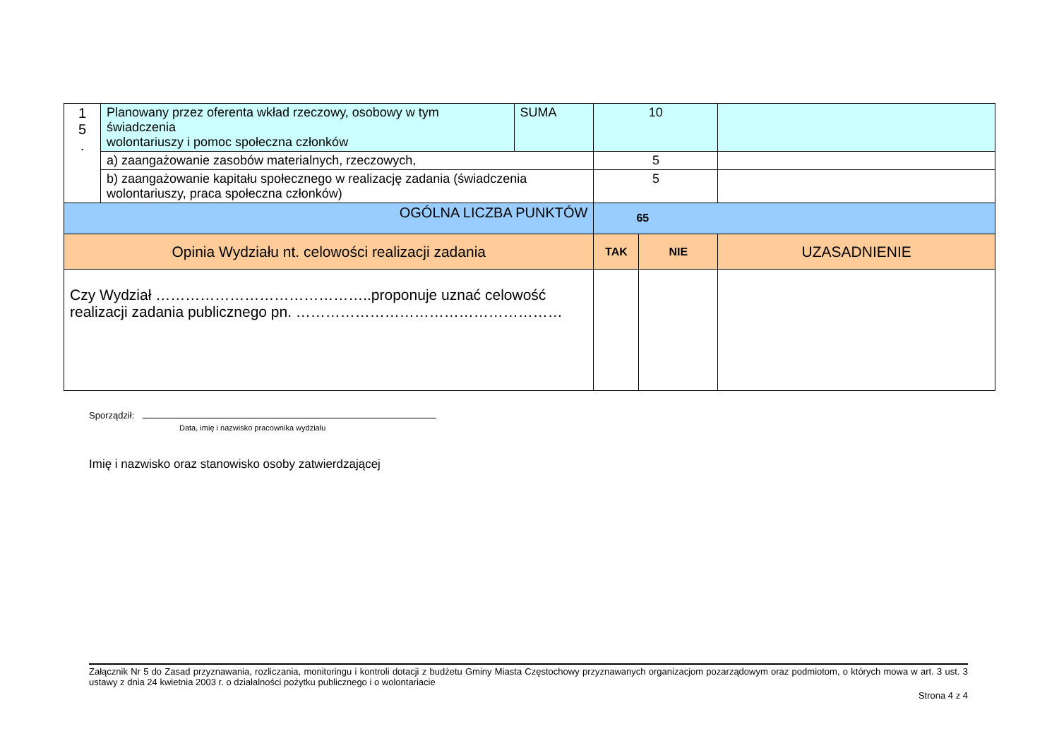| 1 5 . | Planowany przez oferenta wkład rzeczowy, osobowy w tym świadczenia wolontariuszy i pomoc społeczna członków | SUMA | 10 | | |
| | a) zaangażowanie zasobów materialnych, rzeczowych, | | 5 | | |
| | b) zaangażowanie kapitału społecznego w realizację zadania (świadczenia wolontariuszy, praca społeczna członków) | | 5 | | |
| OGÓLNA LICZBA PUNKTÓW | | | 65 | | |
| Opinia Wydziału nt. celowości realizacji zadania | | | TAK | NIE | UZASADNIENIE |
| Czy Wydział ……………………………………..proponuje uznać celowość realizacji zadania publicznego pn. ……………………………………………… | | | | | |
Sporządził:
Data, imię i nazwisko pracownika wydziału
Imię i nazwisko oraz stanowisko osoby zatwierdzającej
Załącznik Nr 5 do Zasad przyznawania, rozliczania, monitoringu i kontroli dotacji z budżetu Gminy Miasta Częstochowy przyznawanych organizacjom pozarządowym oraz podmiotom, o których mowa w art. 3 ust. 3 ustawy z dnia 24 kwietnia 2003 r. o działalności pożytku publicznego i o wolontariacie
Strona 4 z 4